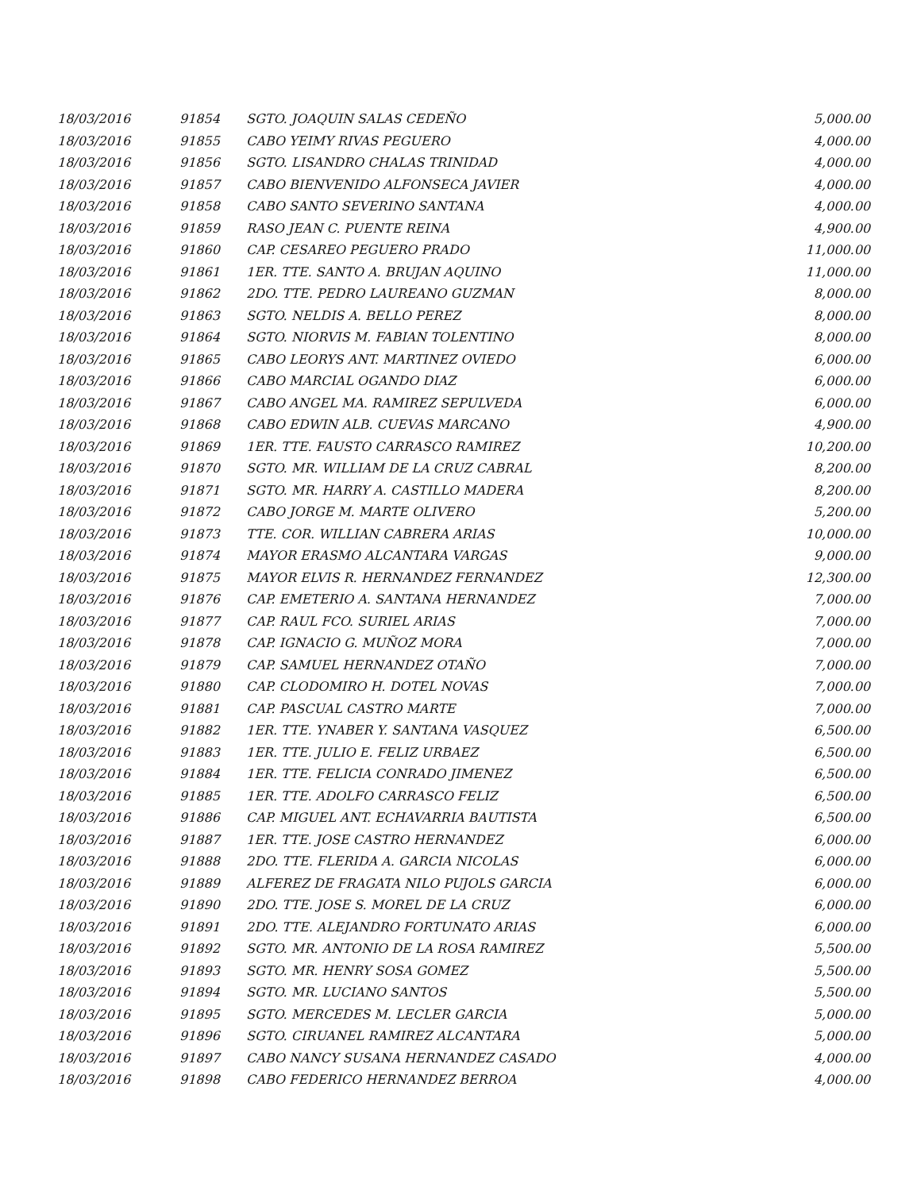| 18/03/2016 | 91854 | SGTO. JOAQUIN SALAS CEDEÑO | 5,000.00 |
| 18/03/2016 | 91855 | CABO YEIMY RIVAS PEGUERO | 4,000.00 |
| 18/03/2016 | 91856 | SGTO. LISANDRO CHALAS TRINIDAD | 4,000.00 |
| 18/03/2016 | 91857 | CABO BIENVENIDO ALFONSECA JAVIER | 4,000.00 |
| 18/03/2016 | 91858 | CABO SANTO SEVERINO SANTANA | 4,000.00 |
| 18/03/2016 | 91859 | RASO JEAN C. PUENTE REINA | 4,900.00 |
| 18/03/2016 | 91860 | CAP. CESAREO PEGUERO PRADO | 11,000.00 |
| 18/03/2016 | 91861 | 1ER. TTE. SANTO A. BRUJAN AQUINO | 11,000.00 |
| 18/03/2016 | 91862 | 2DO. TTE. PEDRO LAUREANO GUZMAN | 8,000.00 |
| 18/03/2016 | 91863 | SGTO. NELDIS A. BELLO PEREZ | 8,000.00 |
| 18/03/2016 | 91864 | SGTO. NIORVIS M. FABIAN TOLENTINO | 8,000.00 |
| 18/03/2016 | 91865 | CABO LEORYS ANT. MARTINEZ OVIEDO | 6,000.00 |
| 18/03/2016 | 91866 | CABO MARCIAL OGANDO DIAZ | 6,000.00 |
| 18/03/2016 | 91867 | CABO ANGEL MA. RAMIREZ SEPULVEDA | 6,000.00 |
| 18/03/2016 | 91868 | CABO EDWIN ALB. CUEVAS MARCANO | 4,900.00 |
| 18/03/2016 | 91869 | 1ER. TTE. FAUSTO CARRASCO RAMIREZ | 10,200.00 |
| 18/03/2016 | 91870 | SGTO. MR. WILLIAM DE LA CRUZ CABRAL | 8,200.00 |
| 18/03/2016 | 91871 | SGTO. MR. HARRY A. CASTILLO MADERA | 8,200.00 |
| 18/03/2016 | 91872 | CABO JORGE M. MARTE OLIVERO | 5,200.00 |
| 18/03/2016 | 91873 | TTE. COR. WILLIAN CABRERA ARIAS | 10,000.00 |
| 18/03/2016 | 91874 | MAYOR ERASMO ALCANTARA VARGAS | 9,000.00 |
| 18/03/2016 | 91875 | MAYOR ELVIS R. HERNANDEZ FERNANDEZ | 12,300.00 |
| 18/03/2016 | 91876 | CAP. EMETERIO A. SANTANA HERNANDEZ | 7,000.00 |
| 18/03/2016 | 91877 | CAP. RAUL FCO. SURIEL ARIAS | 7,000.00 |
| 18/03/2016 | 91878 | CAP. IGNACIO G. MUÑOZ MORA | 7,000.00 |
| 18/03/2016 | 91879 | CAP. SAMUEL HERNANDEZ OTAÑO | 7,000.00 |
| 18/03/2016 | 91880 | CAP. CLODOMIRO H. DOTEL NOVAS | 7,000.00 |
| 18/03/2016 | 91881 | CAP. PASCUAL CASTRO MARTE | 7,000.00 |
| 18/03/2016 | 91882 | 1ER. TTE. YNABER Y. SANTANA VASQUEZ | 6,500.00 |
| 18/03/2016 | 91883 | 1ER. TTE. JULIO E. FELIZ URBAEZ | 6,500.00 |
| 18/03/2016 | 91884 | 1ER. TTE. FELICIA CONRADO JIMENEZ | 6,500.00 |
| 18/03/2016 | 91885 | 1ER. TTE. ADOLFO CARRASCO FELIZ | 6,500.00 |
| 18/03/2016 | 91886 | CAP. MIGUEL ANT. ECHAVARRIA BAUTISTA | 6,500.00 |
| 18/03/2016 | 91887 | 1ER. TTE. JOSE CASTRO HERNANDEZ | 6,000.00 |
| 18/03/2016 | 91888 | 2DO. TTE. FLERIDA A. GARCIA NICOLAS | 6,000.00 |
| 18/03/2016 | 91889 | ALFEREZ DE FRAGATA NILO PUJOLS GARCIA | 6,000.00 |
| 18/03/2016 | 91890 | 2DO. TTE. JOSE S. MOREL DE LA CRUZ | 6,000.00 |
| 18/03/2016 | 91891 | 2DO. TTE. ALEJANDRO FORTUNATO ARIAS | 6,000.00 |
| 18/03/2016 | 91892 | SGTO. MR. ANTONIO DE LA ROSA RAMIREZ | 5,500.00 |
| 18/03/2016 | 91893 | SGTO. MR. HENRY SOSA GOMEZ | 5,500.00 |
| 18/03/2016 | 91894 | SGTO. MR. LUCIANO SANTOS | 5,500.00 |
| 18/03/2016 | 91895 | SGTO. MERCEDES M. LECLER GARCIA | 5,000.00 |
| 18/03/2016 | 91896 | SGTO. CIRUANEL RAMIREZ ALCANTARA | 5,000.00 |
| 18/03/2016 | 91897 | CABO NANCY SUSANA HERNANDEZ CASADO | 4,000.00 |
| 18/03/2016 | 91898 | CABO FEDERICO HERNANDEZ BERROA | 4,000.00 |